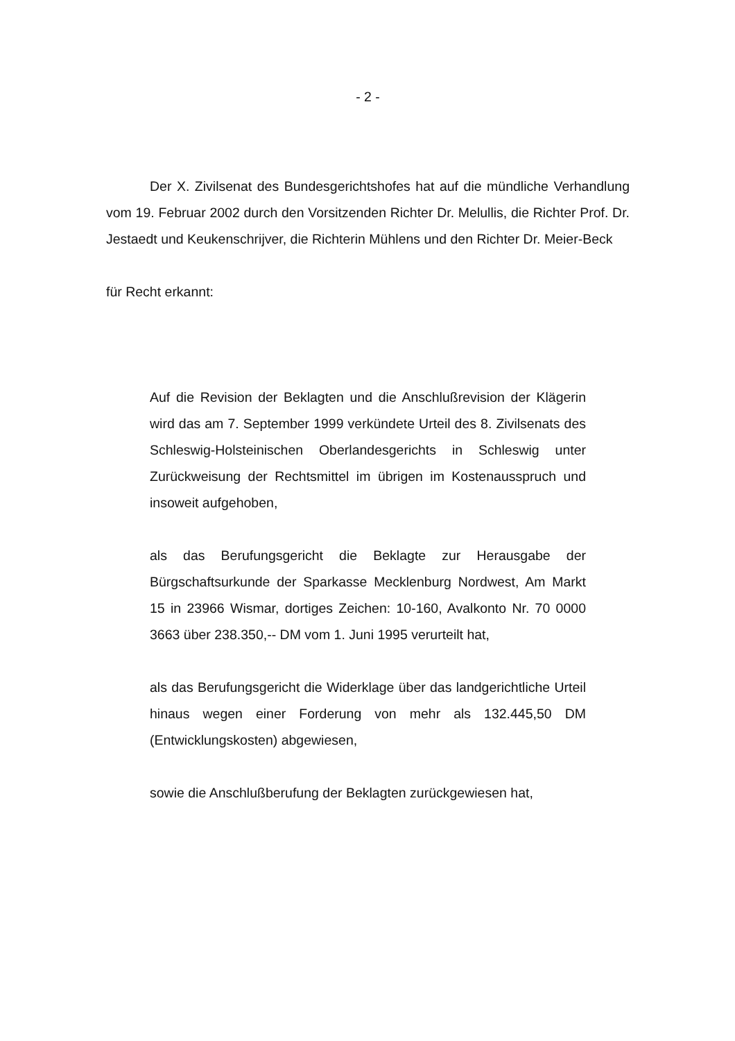- 2 -
Der X. Zivilsenat des Bundesgerichtshofes hat auf die mündliche Verhandlung vom 19. Februar 2002 durch den Vorsitzenden Richter Dr. Melullis, die Richter Prof. Dr. Jestaedt und Keukenschrijver, die Richterin Mühlens und den Richter Dr. Meier-Beck
für Recht erkannt:
Auf die Revision der Beklagten und die Anschlußrevision der Klägerin wird das am 7. September 1999 verkündete Urteil des 8. Zivilsenats des Schleswig-Holsteinischen Oberlandesgerichts in Schleswig unter Zurückweisung der Rechtsmittel im übrigen im Kostenausspruch und insoweit aufgehoben,
als das Berufungsgericht die Beklagte zur Herausgabe der Bürgschaftsurkunde der Sparkasse Mecklenburg Nordwest, Am Markt 15 in 23966 Wismar, dortiges Zeichen: 10-160, Avalkonto Nr. 70 0000 3663 über 238.350,-- DM vom 1. Juni 1995 verurteilt hat,
als das Berufungsgericht die Widerklage über das landgerichtliche Urteil hinaus wegen einer Forderung von mehr als 132.445,50 DM (Entwicklungskosten) abgewiesen,
sowie die Anschlußberufung der Beklagten zurückgewiesen hat,